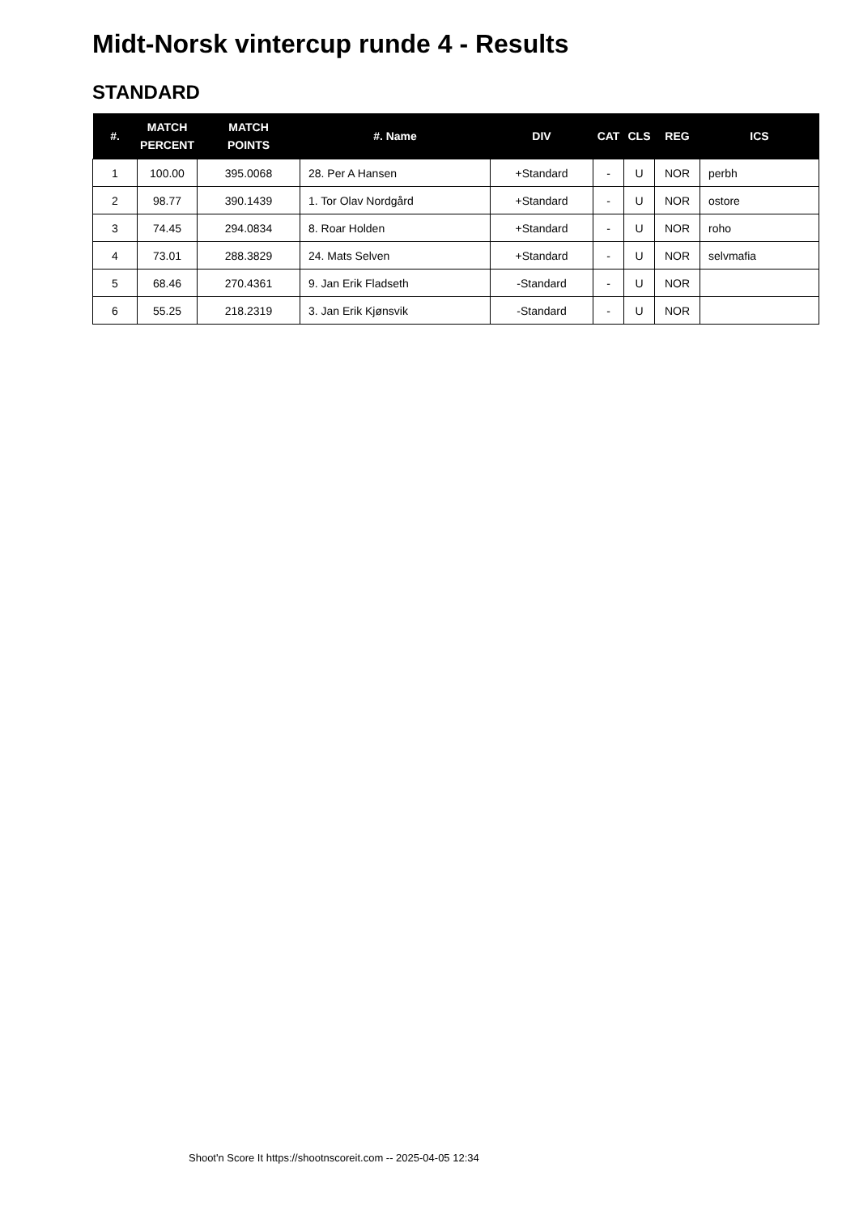Midt-Norsk vintercup runde 4 - Results
STANDARD
| #. | MATCH PERCENT | MATCH POINTS | #. Name | DIV | CAT | CLS | REG | ICS |
| --- | --- | --- | --- | --- | --- | --- | --- | --- |
| 1 | 100.00 | 395.0068 | 28. Per A Hansen | +Standard | - | U | NOR | perbh |
| 2 | 98.77 | 390.1439 | 1. Tor Olav Nordgård | +Standard | - | U | NOR | ostore |
| 3 | 74.45 | 294.0834 | 8. Roar Holden | +Standard | - | U | NOR | roho |
| 4 | 73.01 | 288.3829 | 24. Mats Selven | +Standard | - | U | NOR | selvmafia |
| 5 | 68.46 | 270.4361 | 9. Jan Erik Fladseth | -Standard | - | U | NOR | |
| 6 | 55.25 | 218.2319 | 3. Jan Erik Kjønsvik | -Standard | - | U | NOR | |
Shoot'n Score It https://shootnscoreit.com -- 2025-04-05 12:34